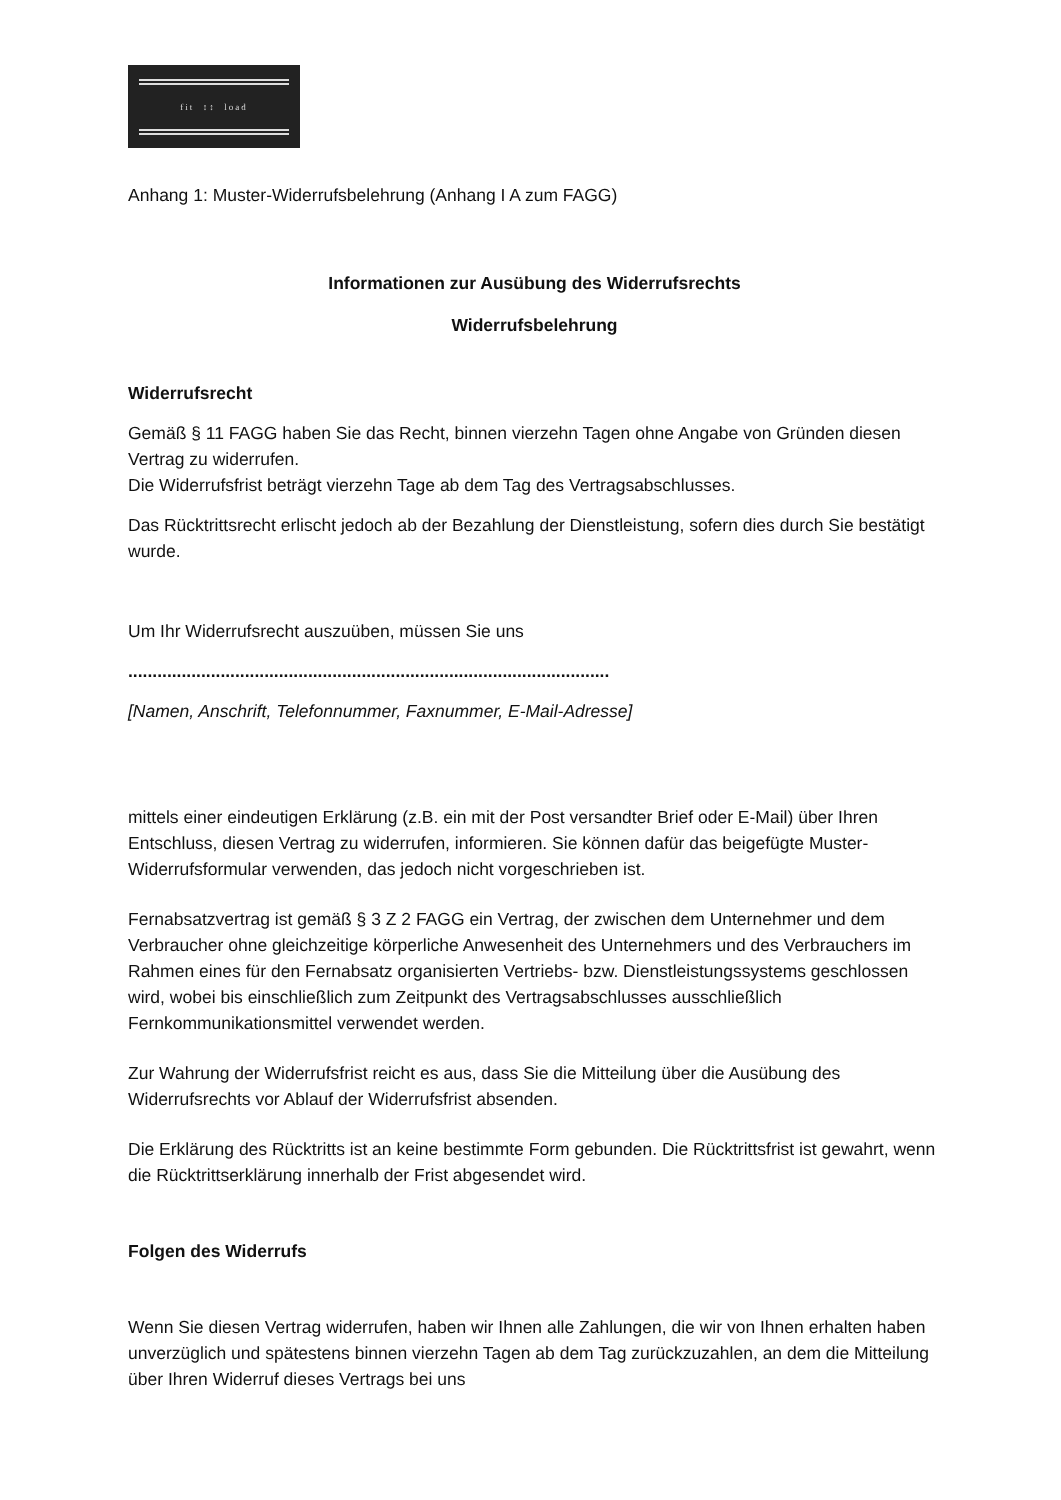fit ↕↕ load
Anhang 1: Muster-Widerrufsbelehrung (Anhang I A zum FAGG)
Informationen zur Ausübung des Widerrufsrechts
Widerrufsbelehrung
Widerrufsrecht
Gemäß § 11 FAGG haben Sie das Recht, binnen vierzehn Tagen ohne Angabe von Gründen diesen Vertrag zu widerrufen.
Die Widerrufsfrist beträgt vierzehn Tage ab dem Tag des Vertragsabschlusses.
Das Rücktrittsrecht erlischt jedoch ab der Bezahlung der Dienstleistung, sofern dies durch Sie bestätigt wurde.
Um Ihr Widerrufsrecht auszuüben, müssen Sie uns
...................................................................................................
[Namen, Anschrift, Telefonnummer, Faxnummer, E-Mail-Adresse]
mittels einer eindeutigen Erklärung (z.B. ein mit der Post versandter Brief oder E-Mail) über Ihren Entschluss, diesen Vertrag zu widerrufen, informieren. Sie können dafür das beigefügte Muster-Widerrufsformular verwenden, das jedoch nicht vorgeschrieben ist.
Fernabsatzvertrag ist gemäß § 3 Z 2 FAGG ein Vertrag, der zwischen dem Unternehmer und dem Verbraucher ohne gleichzeitige körperliche Anwesenheit des Unternehmers und des Verbrauchers im Rahmen eines für den Fernabsatz organisierten Vertriebs- bzw. Dienstleistungssystems geschlossen wird, wobei bis einschließlich zum Zeitpunkt des Vertragsabschlusses ausschließlich Fernkommunikationsmittel verwendet werden.
Zur Wahrung der Widerrufsfrist reicht es aus, dass Sie die Mitteilung über die Ausübung des Widerrufsrechts vor Ablauf der Widerrufsfrist absenden.
Die Erklärung des Rücktritts ist an keine bestimmte Form gebunden. Die Rücktrittsfrist ist gewahrt, wenn die Rücktrittserklärung innerhalb der Frist abgesendet wird.
Folgen des Widerrufs
Wenn Sie diesen Vertrag widerrufen, haben wir Ihnen alle Zahlungen, die wir von Ihnen erhalten haben unverzüglich und spätestens binnen vierzehn Tagen ab dem Tag zurückzuzahlen, an dem die Mitteilung über Ihren Widerruf dieses Vertrags bei uns